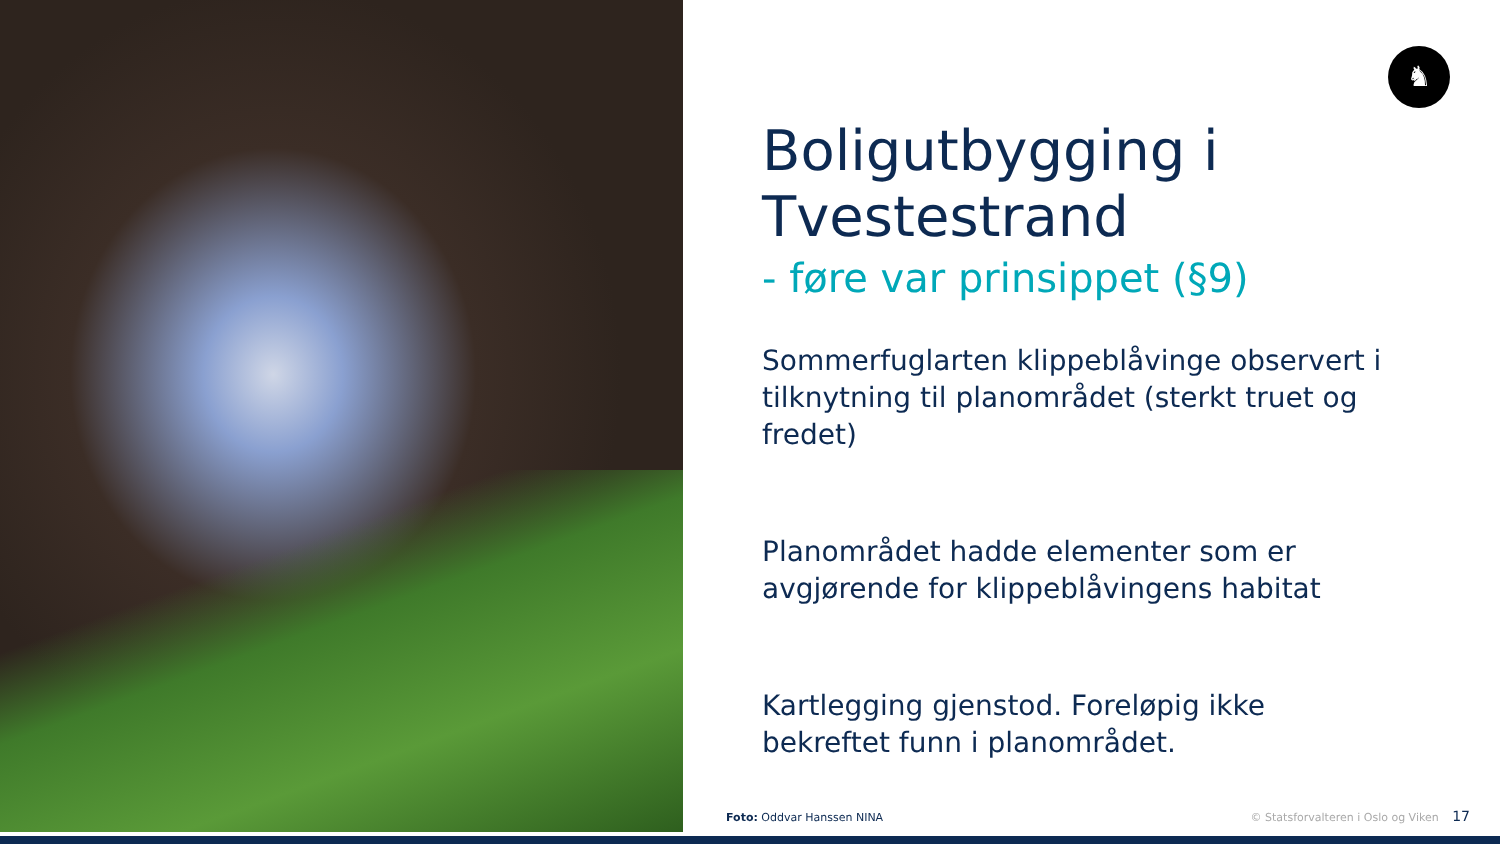♞
Boligutbygging i Tvestestrand
- føre var prinsippet (§9)
Sommerfuglarten klippeblåvinge observert i tilknytning til planområdet (sterkt truet og fredet)
Planområdet hadde elementer som er avgjørende for klippeblåvingens habitat
Kartlegging gjenstod. Foreløpig ikke bekreftet funn i planområdet.
Foto: Oddvar Hanssen NINA
© Statsforvalteren i Oslo og Viken 17